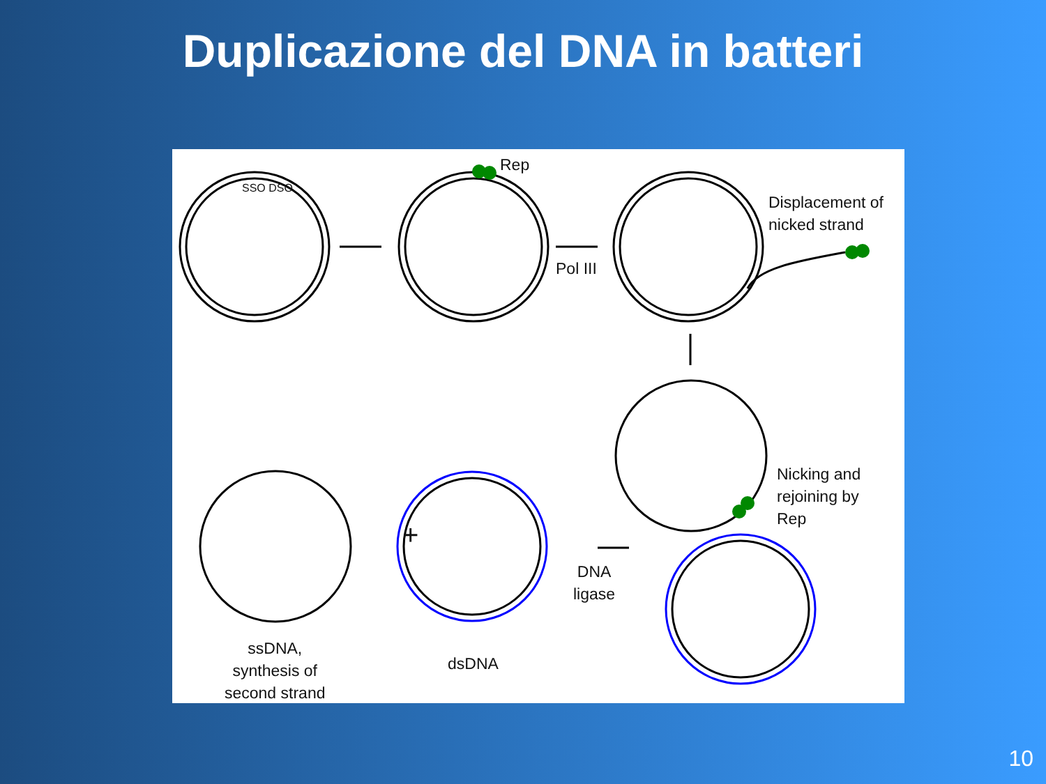Duplicazione del DNA in batteri
Rep
Displacement of
nicked strand
Pol III
Nicking and
rejoining by
Rep
+
DNA
ligase
ssDNA,
synthesis of
second strand
dsDNA
SSO DSO
10